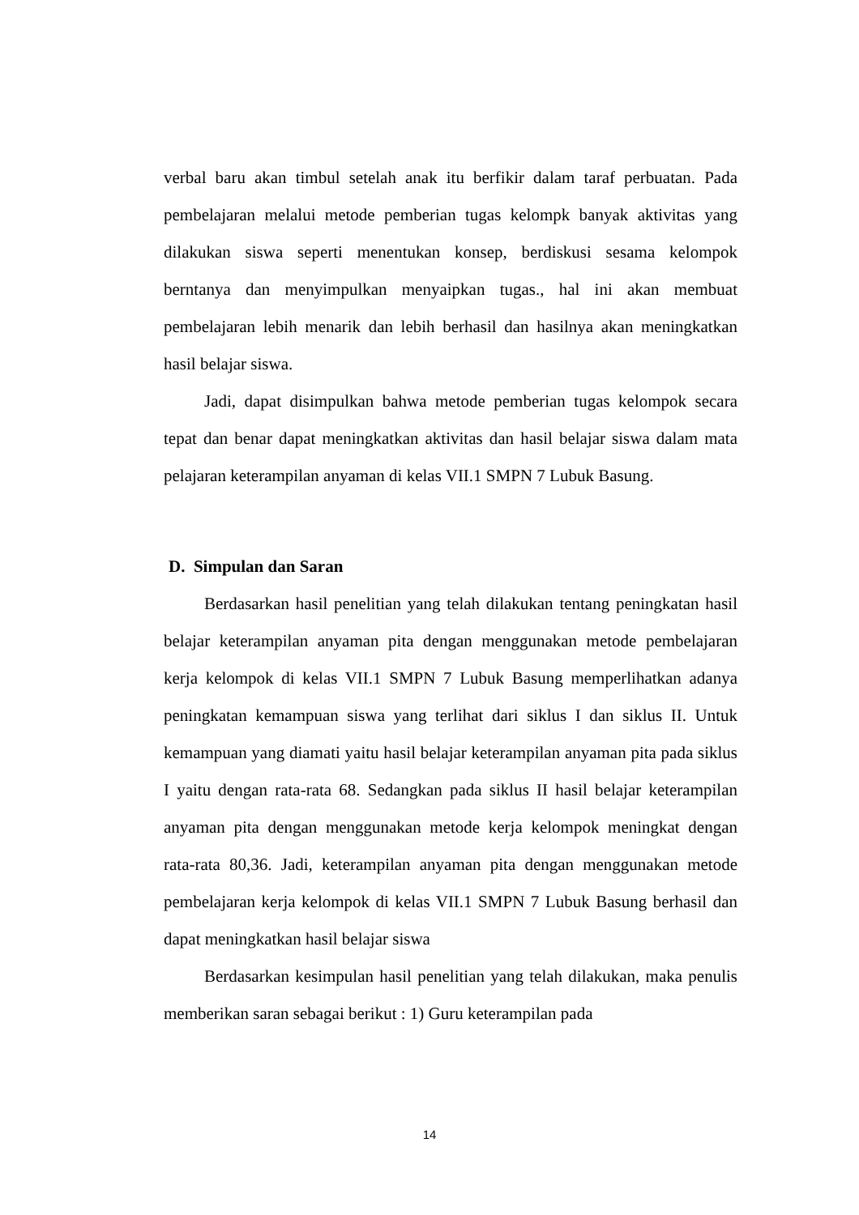verbal baru akan timbul setelah anak itu berfikir dalam taraf perbuatan. Pada pembelajaran melalui metode pemberian tugas kelompk banyak aktivitas yang dilakukan siswa seperti menentukan konsep, berdiskusi sesama kelompok berntanya dan menyimpulkan menyaipkan tugas., hal ini akan membuat pembelajaran lebih menarik dan lebih berhasil dan hasilnya akan meningkatkan hasil belajar siswa.
Jadi, dapat disimpulkan bahwa metode pemberian tugas kelompok secara tepat dan benar dapat meningkatkan aktivitas dan hasil belajar siswa dalam mata pelajaran keterampilan anyaman di kelas VII.1 SMPN 7 Lubuk Basung.
D. Simpulan dan Saran
Berdasarkan hasil penelitian yang telah dilakukan tentang peningkatan hasil belajar keterampilan anyaman pita dengan menggunakan metode pembelajaran kerja kelompok di kelas VII.1 SMPN 7 Lubuk Basung memperlihatkan adanya peningkatan kemampuan siswa yang terlihat dari siklus I dan siklus II. Untuk kemampuan yang diamati yaitu hasil belajar keterampilan anyaman pita pada siklus I yaitu dengan rata-rata 68. Sedangkan pada siklus II hasil belajar keterampilan anyaman pita dengan menggunakan metode kerja kelompok meningkat dengan rata-rata 80,36. Jadi, keterampilan anyaman pita dengan menggunakan metode pembelajaran kerja kelompok di kelas VII.1 SMPN 7 Lubuk Basung berhasil dan dapat meningkatkan hasil belajar siswa
Berdasarkan kesimpulan hasil penelitian yang telah dilakukan, maka penulis memberikan saran sebagai berikut : 1) Guru keterampilan pada
14